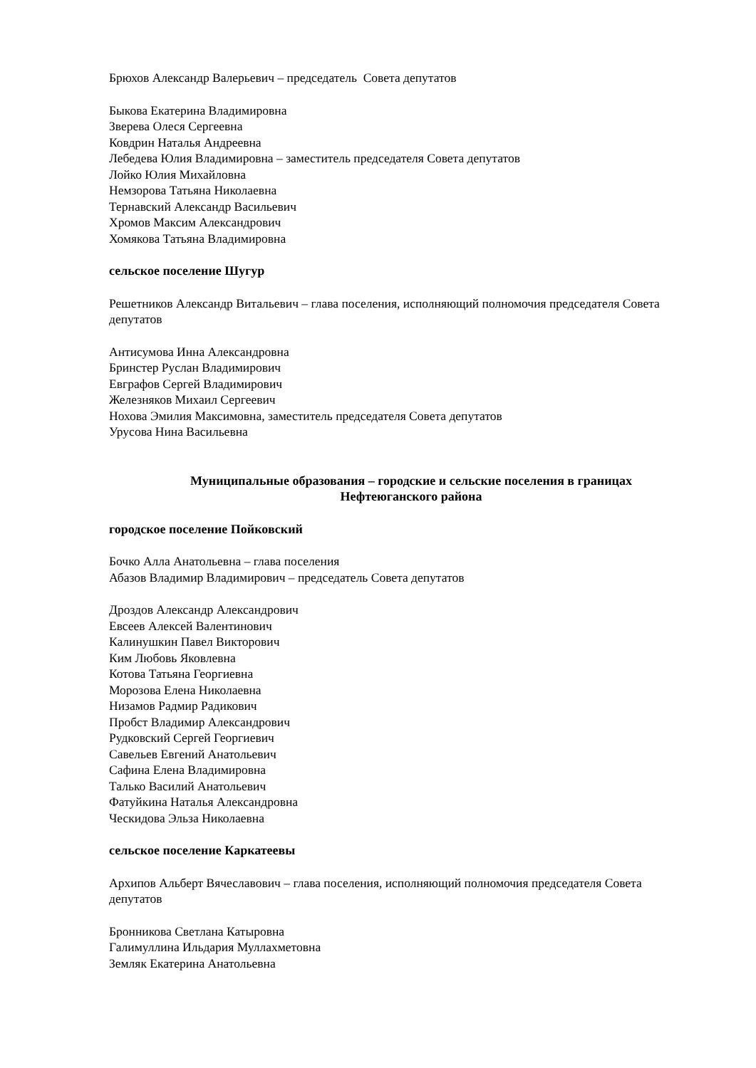Брюхов Александр Валерьевич – председатель Совета депутатов
Быкова Екатерина Владимировна
Зверева Олеся Сергеевна
Ковдрин Наталья Андреевна
Лебедева Юлия Владимировна – заместитель председателя Совета депутатов
Лойко Юлия Михайловна
Немзорова Татьяна Николаевна
Тернавский Александр Васильевич
Хромов Максим Александрович
Хомякова Татьяна Владимировна
сельское поселение Шугур
Решетников Александр Витальевич – глава поселения, исполняющий полномочия председателя Совета депутатов
Антисумова Инна Александровна
Бринстер Руслан Владимирович
Евграфов Сергей Владимирович
Железняков Михаил Сергеевич
Нохова Эмилия Максимовна, заместитель председателя Совета депутатов
Урусова Нина Васильевна
Муниципальные образования – городские и сельские поселения в границах
Нефтеюганского района
городское поселение Пойковский
Бочко Алла Анатольевна – глава поселения
Абазов Владимир Владимирович – председатель Совета депутатов
Дроздов Александр Александрович
Евсеев Алексей Валентинович
Калинушкин Павел Викторович
Ким Любовь Яковлевна
Котова Татьяна Георгиевна
Морозова Елена Николаевна
Низамов Радмир Радикович
Пробст Владимир Александрович
Рудковский Сергей Георгиевич
Савельев Евгений Анатольевич
Сафина Елена Владимировна
Талько Василий Анатольевич
Фатуйкина Наталья Александровна
Ческидова Эльза Николаевна
сельское поселение Каркатеевы
Архипов Альберт Вячеславович – глава поселения, исполняющий полномочия председателя Совета депутатов
Бронникова Светлана Катыровна
Галимуллина Ильдария Муллахметовна
Земляк Екатерина Анатольевна